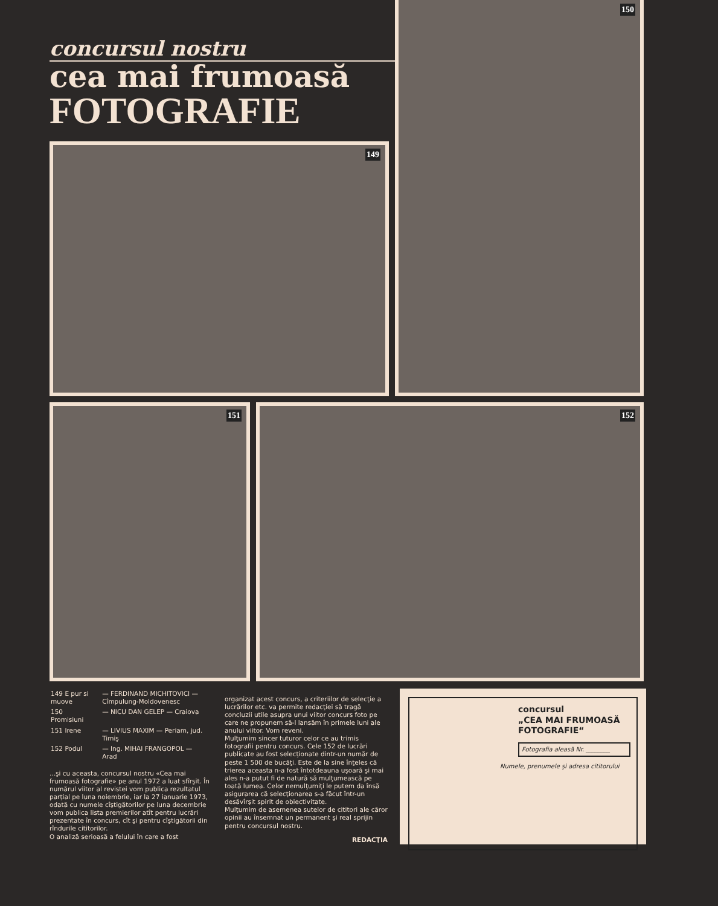concursul nostru
cea mai frumoasă
FOTOGRAFIE
149
150
151
152
| 149 E pur si muove | — FERDINAND MICHITOVICI — Cîmpulung-Moldovenesc |
| 150 Promisiuni | — NICU DAN GELEP — Craiova |
| 151 Irene | — LIVIUS MAXIM — Periam, jud. Timiş |
| 152 Podul | — Ing. MIHAI FRANGOPOL — Arad |
...şi cu aceasta, concursul nostru «Cea mai frumoasă fotografie» pe anul 1972 a luat sfîrşit. În numărul viitor al revistei vom publica rezultatul parţial pe luna noiembrie, iar la 27 ianuarie 1973, odată cu numele cîştigătorilor pe luna decembrie vom publica lista premierilor atît pentru lucrări prezentate în concurs, cît şi pentru cîştigătorii din rîndurile cititorilor.
O analiză serioasă a felului în care a fost
organizat acest concurs, a criteriilor de selecţie a lucrărilor etc. va permite redacţiei să tragă concluzii utile asupra unui viitor concurs foto pe care ne propunem să-l lansăm în primele luni ale anului viitor. Vom reveni.
Mulţumim sincer tuturor celor ce au trimis fotografii pentru concurs. Cele 152 de lucrări publicate au fost selecţionate dintr-un număr de peste 1 500 de bucăţi. Este de la sine înţeles că trierea aceasta n-a fost întotdeauna uşoară şi mai ales n-a putut fi de natură să mulţumească pe toată lumea. Celor nemulţumiţi le putem da însă asigurarea că selecţionarea s-a făcut într-un desăvîrşit spirit de obiectivitate.
Mulţumim de asemenea sutelor de cititori ale căror opinii au însemnat un permanent şi real sprijin pentru concursul nostru.
REDACŢIA
concursul
„CEA MAI FRUMOASĂ FOTOGRAFIE“
Fotografia aleasă Nr. ________
Numele, prenumele şi adresa cititorului